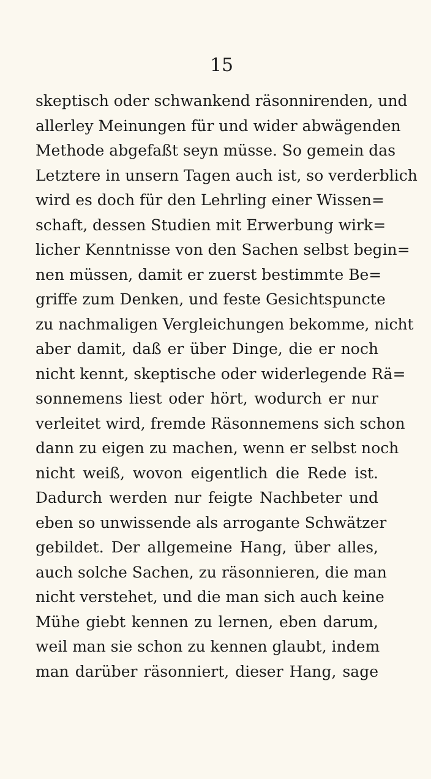15
skeptisch oder schwankend räsonnirenden, und
allerley Meinungen für und wider abwägenden
Methode abgefaßt seyn müsse. So gemein das
Letztere in unsern Tagen auch ist, so verderblich
wird es doch für den Lehrling einer Wissen=
schaft, dessen Studien mit Erwerbung wirk=
licher Kenntnisse von den Sachen selbst begin=
nen müssen, damit er zuerst bestimmte Be=
griffe zum Denken, und feste Gesichtspuncte
zu nachmaligen Vergleichungen bekomme, nicht
aber damit, daß er über Dinge, die er noch
nicht kennt, skeptische oder widerlegende Rä=
sonnemens liest oder hört, wodurch er nur
verleitet wird, fremde Räsonnemens sich schon
dann zu eigen zu machen, wenn er selbst noch
nicht weiß, wovon eigentlich die Rede ist.
Dadurch werden nur feigte Nachbeter und
eben so unwissende als arrogante Schwätzer
gebildet. Der allgemeine Hang, über alles,
auch solche Sachen, zu räsonnieren, die man
nicht verstehet, und die man sich auch keine
Mühe giebt kennen zu lernen, eben darum,
weil man sie schon zu kennen glaubt, indem
man darüber räsonniert, dieser Hang, sage